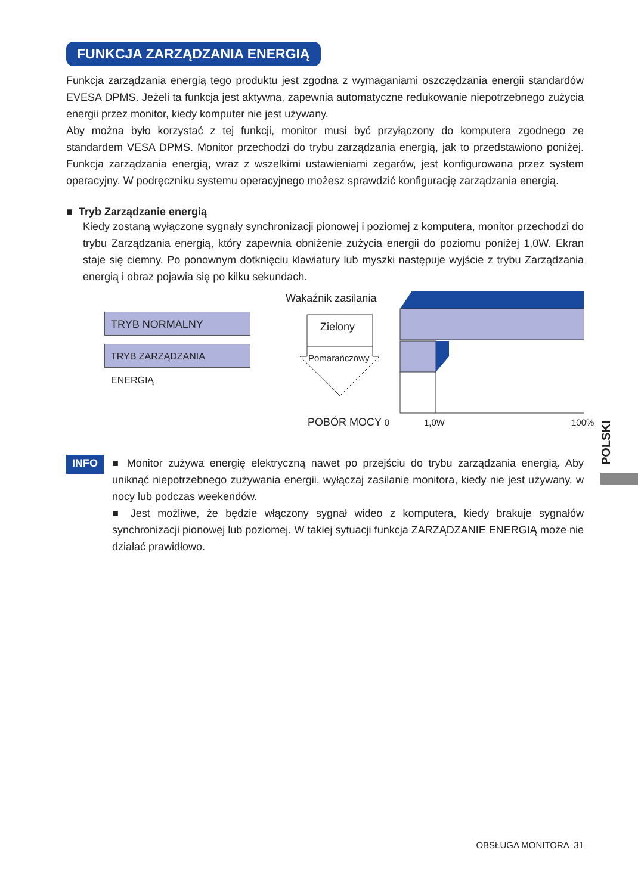FUNKCJA ZARZĄDZANIA ENERGIĄ
Funkcja zarządzania energią tego produktu jest zgodna z wymaganiami oszczędzania energii standardów EVESA DPMS. Jeżeli ta funkcja jest aktywna, zapewnia automatyczne redukowanie niepotrzebnego zużycia energii przez monitor, kiedy komputer nie jest używany.
Aby można było korzystać z tej funkcji, monitor musi być przyłączony do komputera zgodnego ze standardem VESA DPMS. Monitor przechodzi do trybu zarządzania energią, jak to przedstawiono poniżej. Funkcja zarządzania energią, wraz z wszelkimi ustawieniami zegarów, jest konfigurowana przez system operacyjny. W podręczniku systemu operacyjnego możesz sprawdzić konfigurację zarządzania energią.
■ Tryb Zarządzanie energią
Kiedy zostaną wyłączone sygnały synchronizacji pionowej i poziomej z komputera, monitor przechodzi do trybu Zarządzania energią, który zapewnia obniżenie zużycia energii do poziomu poniżej 1,0W. Ekran staje się ciemny. Po ponownym dotknięciu klawiatury lub myszki następuje wyjście z trybu Zarządzania energią i obraz pojawia się po kilku sekundach.
Wakaźnik zasilania
TRYB NORMALNY
TRYB ZARZĄDZANIA ENERGIĄ
Zielony
Pomarańczowy
POBÓR MOCY 0 1,0W 100%
INFO
■ Monitor zużywa energię elektryczną nawet po przejściu do trybu zarządzania energią. Aby uniknąć niepotrzebnego zużywania energii, wyłączaj zasilanie monitora, kiedy nie jest używany, w nocy lub podczas weekendów.
■ Jest możliwe, że będzie włączony sygnał wideo z komputera, kiedy brakuje sygnałów synchronizacji pionowej lub poziomej. W takiej sytuacji funkcja ZARZĄDZANIE ENERGIĄ może nie działać prawidłowo.
POLSKI
OBSŁUGA MONITORA 31